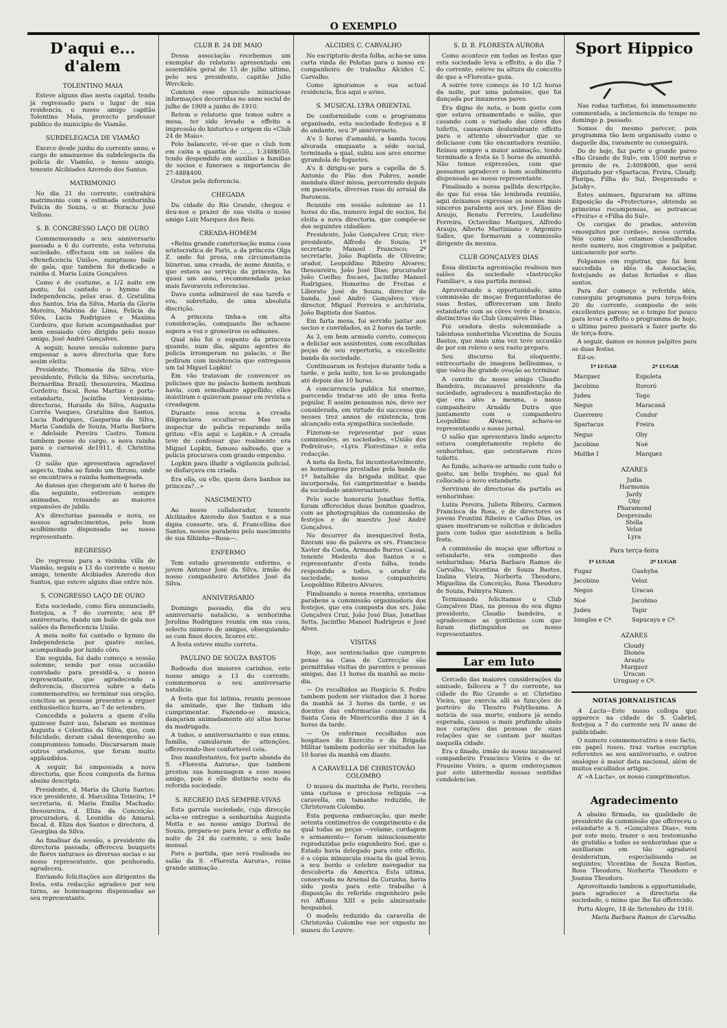O EXEMPLO
D'aqui e... d'alem
TOLENTINO MAIA
Esteve alguns dias nesta capital, tendo já regressado para o lugar de sua residencia, o nosso amigo capitão Tolentino Maia, provecto professor publico do municipio de Viamão.
SUBDELEGACIA DE VIAMÃO
Exerce desde junho do corrente anno, o cargo de amanuense da subdelegacia da policia de Viamão, o nosso amigo, tenente Alcibiades Azeredo dos Santos.
MATRIMONIO
No dia 21 do corrente, contrahirá matrimonio com a estimada senhorinha Felicia de Souza, o sr. Horacio José Velloso.
S. B. CONGRESSO LAÇO DE OURO
Commemorando o seu anniversario passado a 6 do corrente, esta veterana sociedade, effectuou em os salões da «Beneficencia União», sumptuoso baile de gala, que tambem foi dedicado a rainha d. Maria Luiza Gonçalves.
Como é de costume, a 1/2 noite em ponto, foi cantado o hymno da Independencia, pelas sras. d. Gratulina dos Santos, Iria da Silva, Maria da Gloria Moreira, Malvina de Lima, Felicia da Silva, Lucia Rodrigues e Maxima Cordeiro, que foram acompanhadas por bem ensaiado côro dirigido pelo nosso amigo, José André Gonçalves.
A seguir, houve sessão solemne para empossar a nova directoria que fora assim eleita:
Presidente, Thomasia da Silva; vice-presidente, Felicia da Silva; secretaria, Bernardina Brazil; thesoureira, Maxima Cordeiro; fiscal, Rosa Martins e porta-estandarte, Jacintha Venissima; directoras, Horaida da Silva, Augusta Corrêa Vasques, Gratulina dos Santos, Lucia Rodrigues, Gasparina da Silva, Maria Candida de Souza, Maria Barbara e Adelaide Pereira Castro. Tomou tambem posse do cargo, a nova rainha para o carnaval de1911, d. Christina Vianna.
O salão que apresentava agradavel aspecto, tinha ao fundo um throno, onde se encontrava a rainha homenageada.
As dansas que chegaram até 6 horas do dia seguinte, estiveram sempre animadas, reinando as maiores expansões de jubilo.
A's directorias passada e nova, os nossos agradecimentos, pelo bom acolhimento dispensado ao nosso representante.
REGRESSO
De regresso para a visinha villa de Viamão, seguiu a 13 do corrente o nosso amigo, tenente Alcibiades Azeredo dos Santos, que esteve alguns dias entre nós.
S. CONGRESSO LAÇO DE OURO
Esta sociedade, como fôra annunciado, festejou, a 7 do corrente, seu 8º anniversario, dando um baile de gala nos salões da Beneficencia União.
A meia noite foi cantado o hymno da Independencia por quatro socias, acompanhado por luzido côro.
Em seguida, foi dado começo a sessão solemne, sendo por essa occasião convidado para presidil-a, o nosso representante, que agradecendo a deferencia, discorreu sobre a data commemorativa; ao terminar sua oração, concitou as pessoas presentes a erguer enthusiastico hurra, ao 7 de setembro.
Concedida a palavra a quem d'ella quizesse fazer uso, falaram as meninas Augusta e Celestina da Silva, que, com felicidade, deram cabal desempenho ao compromisso tomado. Discursaram mais outros oradores, que foram muito applaudidos.
A seguir, foi empossada a nova directoria, que ficou composta da forma abaixo descripta.
Presidente, d. Maria da Gloria Santos; vice presidente, d. Marcolina Teixeira; 1ª secretaria, d. Maria Emilia Machado; thesoureira, d. Eliza da Conceição; procuradora, d. Leonidia do Amaral; fiscal, d. Eliza dos Santos e directora, d. Georgina da Silva.
Ao finalisar da sessão, a presidente da directoria passada, offereceu bouquets de flores naturaes ás diversas socias e ao nosso representante, que penhorado, agradeceu.
Enviando felicitações aos dirigentes da festa, esta redacção agradece por seu turno, as homenagens dispensadas ao seu representante.
CLUB B. 24 DE MAIO
Dessa associação recebemos um exemplar do relatorio apresentado em assembléa geral de 15 de julho ultimo, pelo seu presidente, capitão Julio Werckele.
Contem esse opusculo minuciosas informações decorridas no anno social de julho de 1909 a junho de 1910.
Retem o relatorio que temos sobre a mesa, ter sido levado a effeito a impressão do historico e origem do «Club 24 de Maio».
Pelo balancete, vê-se que o club tem em caixa a quantia de ....... 1:348$650, tendo despendido em auxilios a familias de socios e funeraes a importancia de 27:488$400.
Gratos pela deferencia.
CHEGADA
Da cidade do Rio Grande, chegou e deu-nos o prazer de sua visita o nosso amigo Luiz Marques dos Reis.
CREADA-HOMEM
«Reina grande consternação numa casa aristocratica de Paris, a da princeza Olga Z. onde foi presa, em circumstancia bizarras, uma creada, de nome Annita, e que estava ao serviço da princeza, ha quasi um anno, recommendada pelas mais favoraveis referencias.
Dava conta admiravel de sua tarefa e era, sobretudo, de uma absoluta discrição.
A princeza tinha-a em alta consideração, comquanto lhe achasse aspera a voz e grosseiros os admanes.
Qual não foi o espanto da princeza quando, num dia, alguns agentes de policia irromperam no palacio, e lhe pediram com insistencia que entregassa um tal Miguel Lopkin!
Em vão tratavam de convencer os policiaes que no palacio homem nenhum havia, com semelhante appellido; elles insistiram e quizeram passar em revista a creadagem.
Durante essa scena a creada diligenciava occultar-se. Mas um inspector de policia reparando nella gritou: «Eis aqui o Lopkin.» A creada teve de confessar que realmente era Miguel Lopkin, famoso salteado, que a policia procurava com grando empenho.
Lopkin para illudir a vigilancia policial, se disfarçava em criada.
Era ella, ou elle, quem dava banhos na princeza?...»
NASCIMENTO
Ao nosso collaborador, tenente Alcibiades Azeredo dos Santos e a sua digna consorte, sra. d. Francellina dos Santos, nossos parabens pelo nascimento de sua filhinha—Rosa—.
ENFERMO
Tem estado gravemente enfermo, o jovem Antenor José da Silva, irmão do nosso companheiro Aristides José da Silva.
ANNIVERSARIO
Domingo passado, dia do seu anniversario natalicio, a senhorinha Jerolina Rodrigues reuniu em sua casa, selecto numero de amigas, obsequiando-as com finos doces, licores etc.
A festa esteve muito correta.
PAULINO DE SOUZA BASTOS
Rodeado dos maiores carinhos, este nosso amigo a 13 do corrente, commemorou o seu anniversario natalicio.
A festa que foi intima, reuniu pessoas da amizade, que lhe tinham ido cumprimentar. Fazendo-se musica, dançaram animadamente até altas horas da madrugada.
A todos, o anniversariante e sua exma. familia, cumularam de attenções, offerecendo-lhes confortavel ceia.
Dos manifestantes, fez parte abanda da S. «Floresta Aurora», que tambem prestou sua homenagem a esse nosso amigo, pois é elle distincto socio da referida sociedade.
S. RECREIO DAS SEMPRE-VIVAS
Esta garrula sociedade, cuja direcção acha-se entregue a senhorinha Augusta Motta e ao nosso amigo Dorival de Souza, prepara-se para levar a effeito na noite de 24 do corrente, o seu baile mensal.
Para a partida, que será realisada no salão da S. «Floresta Aurora», reina grande animação.
ALCIDES C. CARVALHO
No escriptorio desta folha, acha-se uma carta vinda de Pelotas para o nosso ex-companheiro de trabalho Alcides C. Carvalho.
Como ignoramos a sua actual residencia, fica aqui o aviso.
S. MUSICAL LYRA ORIENTAL
De conformidade com o programma organisado, esta sociedade festejou a 8 do andante, seu 3º anniversario.
A's 5 horas d'amanhã, a banda tocou alvorada emquanto a séde social, terminada a qual, subiu aos ares enorme gyrandola de foguetes.
A's 8 dirigiu-se para a capella de S. Antonio do Pão dos Pobres, aonde mandara dizer missa, percorrendo depois em passeiata, diversas ruas do arraial da Baroneza.
Reunido em sessão solemne as 11 horas do dia, numero legal de socios, foi eleita a nova directoria, que compõe-se dos seguintes cidadãos:
Presidente, João Gonçalves Cruz; vice-presidente, Alfredo de Souza; 1º secretario Manoel Francisco; 2º secretario, João Baptista de Oliveira; orador, Leopoldino Ribeiro Alvares; thesoureiro, João José Dias; procurador João Coelho; fiscaes, Jacintho Manoel Rodrigues, Honorino de Freitas e Liberato José de Souza, director da banda, José André Gonçalves; vice-director, Miguel Ferreira e archivista, João Baptista dos Santos.
Em farta mesa, foi servido jantar aos socios e convidados, as 2 horas da tarde.
As 3, em bem armado coreto, começou a deliciar aos assistentes, com escolhidas peças de seu repertorio, a excellente banda da sociedade.
Continuaram os festejos durante toda a tarde, e pela noite, ten lo-se prolongado até depois das 10 horas.
A concurrencia publica foi enorme, parecendo tratar-se até de uma festa popular. E assim pensamos nós, deve ser considerada, em virtude do successo que nesses trez annos de existencia, tem alcançado esta sympathica sociedade.
Fizeram-se representar por suas commissões, as sociedades, «União dos Pedreiros», «Lyra Florestina» e esta redacção.
A nota da festa, foi incontestavelmente, as homenagens prestadas pela banda do 1º batalhão da brigada militar, que incorporada, foi cumprimentar a banda da sociedade anniversariante.
Pelo socio honorario Jonathas Setta, foram offerecidos dous bonitos quadros, com as photographias da commissão de festejos e do maestro José André Gonçalves.
No decorrer da inesquecivel festa, fizeram uso da palavra os srs. Francisco Xavier da Costa, Armando Barros Cassal, tenente Modesto dos Santos e o representante d'esta folha, tendo respondido a todos, o orador da sociedade, nosso companheiro Leopoldino Ribeiro Alvares.
Finalisando a nossa resenha, enviamos parabens a commissão organisadora dos festejos, que era composta dos srs. João Gonçalves Cruz, João José Dias, Jonathas Setta, Jacintho Manoel Rodrigeus e José Alves.
VISITAS
Hoje, aos sentenciados que cumprem penas na Casa de Correcção são permittidas visitas de parentes e pessoas amigas, das 11 horas da manhã ao meio-dia.
— Os recolhidos ao Hospicio S. Pedro tambem podem ser visitados das 3 horas da manhã ás 3 horas da tarde, e os doentes das enfermarias communs da Santa Casa de Misericordia das 3 ás 4 horas da tarde.
— Os enfermos recolhidos aos hospitaes do Exercito e da Brigada Militar tambem poderão ser visitados las 10 horas da manhã em diante.
A CARAVELLA DE CHRISTOVÃO COLOMBO
O museu da marinha de Paris, recebeu uma curiosa e preciosa reliquia —a caravella, em tamanho reduzido, de Christovam Colombo.
Esta pequena embarcação, que mede setenta centimetros de comprimento e da qual todas as peças —velame, cordagem e armamento— foram minuciosamente reproduzidas pelo engenheiro Soé, que o Estado havia delegado para este effeito, é a cópia minuscula exacta da qual levou a seu bordo o celebre navegador na descoberta da America. Esta ultima, conservada no Arsenal da Corunha, havia sido posta para este trabalho á disposição do referido engenheiro pelo rei Affonso XIII e pelo almirantado hespanhol.
O modelo reduzido da caravella de Christovão Colombo vae ser exposto no museu do Louvre.
S. D. B. FLORESTA AURORA
Como acontece em todas as festas que esta sociedade leva a effeito, a do dia 7 do corrente, esteve na altura do conceito de que a «Floresta» goza.
A soirée teve começo ás 10 1/2 horas da noite, por uma polonaise, que foi dançada por innumeros pares.
Era digno de nota, o bom gosto com que estava ornamentado o salão, que casando com o variado das côres dos toiletts, causavam deslumbrante effeito para o attento observador que se deliciasse com tão encantadora reunião. Reinou sempre a maior animação, tendo terminado a festa ás 5 horas da amanhã. Não temos expressões, com que possamos agradecer o bom acolhimento dispensado ao nosso representante.
Finalisado a nossa pallida descripção, do que foi essa tão lembrada reunião, aqui deixamos expressas os nossos mais sinceros parabens aos srs. José Elias de Araujo, Renato Ferreira, Laudelino Ferreira, Octavelino Marques, Alfredo Araujo, Alberto Martiniano e Argemiro Salles, que formavam a commissão dirigente da mesma.
CLUB GONÇALVES DIAS
Essa distincta agremiação realisou nos salões da sociedade «Instrucção Familiar», a sua partida mensal.
Aproveitando a opportunidade, uma commissão de moças frequentadoras de suas festas, offereceram um lindo estandarte com as côres verde e branco, distinctivas do Club Gonçalves Dias.
Foi oradora desta solemnidade a talentosa senhorinha Vicentina de Souza Bastos, que mais uma vez teve occasião de por em relevo o seu vasto preparo.
Seu discurso foi eloquente, entrecortado de imagens bellissimas, o que valeu-lhe grande ovação ao terminar.
A convite do nosso amigo Claudio Bandeira, incansavel presidente da sociedade, agradeceu a manifestação de que era alvo a mesma, o nosso companheiro Arnaldo Dutra que juntamente com o companheiro Leopoldino Alvares, achava-se representando o nosso jornal.
O salão que apresentava lindo aspecto estava completamente repleto de senhorinhas, que ostentavam ricos toiletts.
Ao fundo, achava-se armado com todo o gosto, um bello trophéo, no qual foi collocado o novo estandarte.
Serviram de directoras da partida as senhorinhas:
Luiza Pereira, Julieta Ribeiro, Carmen Francisca da Rosa, e de directores os jovens Frontini Ribeiro e Carlos Dias, os quaes mostraram-se solicitos e delicados para com todos que assistiram a bella festa.
A commissão de moças que offertou o estandarte, era composto das senhorinhas; Maria Barbara Ramos de Carvalho, Vicentina de Souza Bastos, Izalina Vieira, Norberta Theodoro, Miguelina da Conceição, Rosa Theodoro de Souza, Palmyra Nunes.
Terminando felicitamos o Club Gonçalves Dias, na pessoa do seu digno presidente, Claudio bandeira, e agradecemos as gentilezas com que foram distinguidos os nosso representantes.
Lar em luto
Cercado das maiores considerações do amisade, falleceu a 7 do corrente, na cidade do Rio Grande o sr. Christino Vieira, que exercia alli as funcções de porteiro do Theatro Polytheama. A noticia de sua morte, embora já sendo esperada, causou o mais profundo abalo nos corações das pessoas de suas relações que se contam por muitas naquella cidade.
Era o finado, irmão do nosso incansavel companheiro Francisco Vieira e do sr. Frausino Vieira, a quem endereçamos por este intermedio nossas sentidas condolencias.
Sport Hippico
Nas rodas turfistas, foi immensamente commentada, a inclemencia do tempo no domingo p. passado.
Somos do mesmo parecer, pois programma tão bem organisado como o daquelle dia, raramente se conseguirá.
Do de hoje, faz parte o grande pareo «Rio Grande do Sul», em 1500 metros e premio de rs. 2:400$000, que será disputado por «Spartacus, Freira, Cloudy, Floripa, Filha do Sul, Desprezado e Jatahy».
Estes animaes, figuraram na ultima Exposição da «Protectora», obtendo as primeiras recompensas, as potrancas «Freira» e «Filha do Sul».
Os corujas de prados, antevêm «mosquitos por cordas», nessa corrida. Nós como não estamos classificados neste numero, nos cingiremos a palpitar, unicamente por sorte.
Folgamos em registrar, que foi bem succedida a idéa da Associação, festejando as datas feriadas e dias santos.
Para dar começo a referida idéa, conseguiu programma para terça-feira 20 do corrente, composto de seis excellentes pareos; se o tempo for pouco para levar a effeito o programma de hoje, o ultimo pareo passará a fazer parte do de terça-feira.
A seguir, damos os nossos palpites para as duas festas.
Eil-os:
| 1º LUGAR | 2º LUGAR |
| --- | --- |
| Marquez | Espoleta |
| Jacobino | Itororó |
| Judeu | Togo |
| Negus | Maracanã |
| Guerreiro | Condor |
| Spartacus | Freira |
| Negus | Oby |
| Jacobino | Noé |
| Moltke I | Marquez |
AZARES
Judia
Harmonia
Jardy
Oby
Pharamond
Desprezado
Stella
Veloz
Lyra
Para terça-feira
| 1º LUGAR | 2º LUGAR |
| --- | --- |
| Fugaz | Guahyba |
| Jacobino | Veloz |
| Negus | Uracan |
| Noé | Jacobino |
| Judeu | Tapir |
| Isinglas e Cª. | Sapucaya e Cª. |
AZARES
Cloudy
Dionéa
Arauto
Marquez
Uracan
Uruguay e Cª.
NOTAS JORNALISTICAS
A Lucta—Este nosso collega que apparece na cidade de S. Gabriel, festejou a 7 do corrente seu IV anno de publicidade.
O numero commemorativo a esse facto, em papel roseo, traz varios escriptos referentes ao seu anniversario, e outros analogos á maior data nacional, além de muitos escolhidos artigos.
A' «A Lucta», os nosso cumprimentos.
Agradecimento
A abaixo firmada, na qualidade de presidente da commissão que offereceu o estandarte a S. «Gonçalves Dias», vem por este meio, trazer o seu testemunho de gratidão a todas as senhorinhas que a auxiliaram em tão agradavel desideratum, especialisando as seguintes; Vicentina de Souza Bastos, Rosa Theodoro, Norberta Theodoro e Joanna Theodoro.
Aproveitando tambem a opportunidade, para agradecer a directoria da sociedade, o mimo que lhe foi offerecido.
Porto Alegre, 18 de Setembro de 1910.
Maria Barbara Ramos de Carvalho.